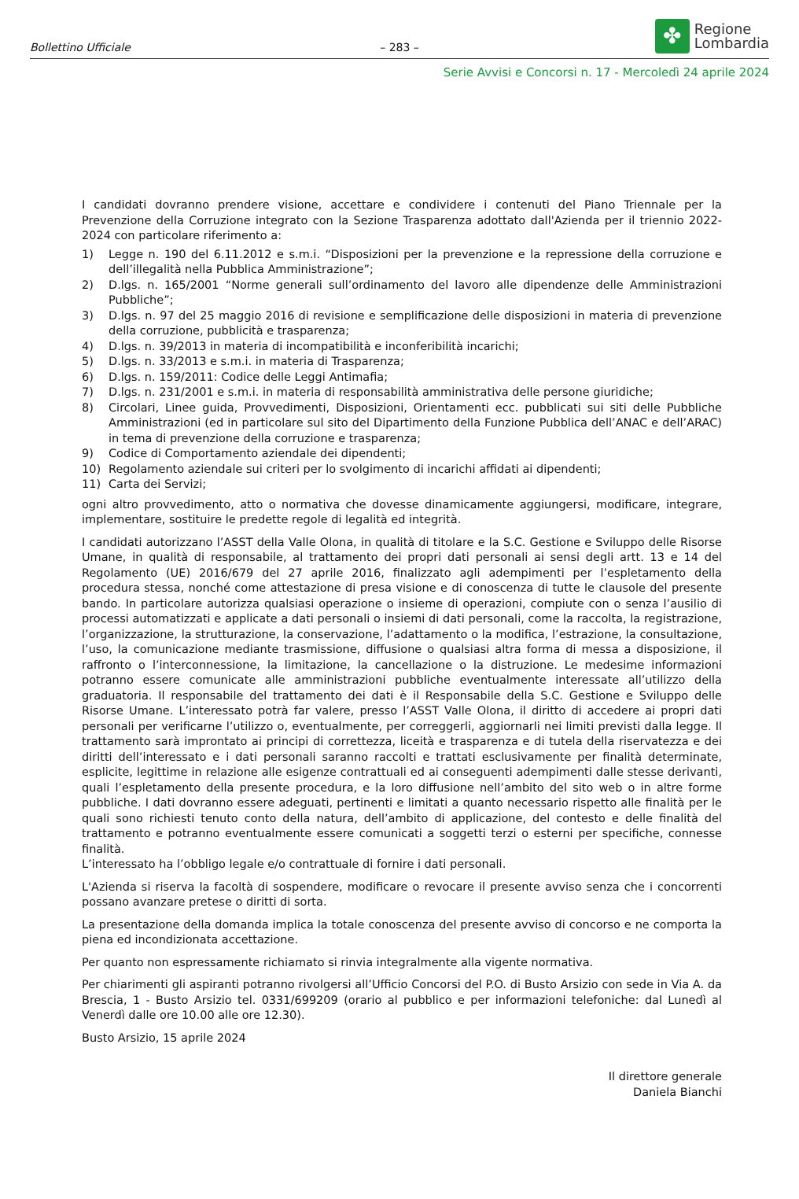Bollettino Ufficiale
– 283 –
✤
Regione
Lombardia
Serie Avvisi e Concorsi n. 17 - Mercoledì 24 aprile 2024
I candidati dovranno prendere visione, accettare e condividere i contenuti del Piano Triennale per la Prevenzione della Corruzione integrato con la Sezione Trasparenza adottato dall'Azienda per il triennio 2022-2024 con particolare riferimento a:
1) Legge n. 190 del 6.11.2012 e s.m.i. “Disposizioni per la prevenzione e la repressione della corruzione e dell’illegalità nella Pubblica Amministrazione”;
2) D.lgs. n. 165/2001 “Norme generali sull’ordinamento del lavoro alle dipendenze delle Amministrazioni Pubbliche”;
3) D.lgs. n. 97 del 25 maggio 2016 di revisione e semplificazione delle disposizioni in materia di prevenzione della corruzione, pubblicità e trasparenza;
4) D.lgs. n. 39/2013 in materia di incompatibilità e inconferibilità incarichi;
5) D.lgs. n. 33/2013 e s.m.i. in materia di Trasparenza;
6) D.lgs. n. 159/2011: Codice delle Leggi Antimafia;
7) D.lgs. n. 231/2001 e s.m.i. in materia di responsabilità amministrativa delle persone giuridiche;
8) Circolari, Linee guida, Provvedimenti, Disposizioni, Orientamenti ecc. pubblicati sui siti delle Pubbliche Amministrazioni (ed in particolare sul sito del Dipartimento della Funzione Pubblica dell’ANAC e dell’ARAC) in tema di prevenzione della corruzione e trasparenza;
9) Codice di Comportamento aziendale dei dipendenti;
10) Regolamento aziendale sui criteri per lo svolgimento di incarichi affidati ai dipendenti;
11) Carta dei Servizi;
ogni altro provvedimento, atto o normativa che dovesse dinamicamente aggiungersi, modificare, integrare, implementare, sostituire le predette regole di legalità ed integrità.
I candidati autorizzano l’ASST della Valle Olona, in qualità di titolare e la S.C. Gestione e Sviluppo delle Risorse Umane, in qualità di responsabile, al trattamento dei propri dati personali ai sensi degli artt. 13 e 14 del Regolamento (UE) 2016/679 del 27 aprile 2016, finalizzato agli adempimenti per l’espletamento della procedura stessa, nonché come attestazione di presa visione e di conoscenza di tutte le clausole del presente bando. In particolare autorizza qualsiasi operazione o insieme di operazioni, compiute con o senza l’ausilio di processi automatizzati e applicate a dati personali o insiemi di dati personali, come la raccolta, la registrazione, l’organizzazione, la strutturazione, la conservazione, l’adattamento o la modifica, l’estrazione, la consultazione, l’uso, la comunicazione mediante trasmissione, diffusione o qualsiasi altra forma di messa a disposizione, il raffronto o l’interconnessione, la limitazione, la cancellazione o la distruzione. Le medesime informazioni potranno essere comunicate alle amministrazioni pubbliche eventualmente interessate all’utilizzo della graduatoria. Il responsabile del trattamento dei dati è il Responsabile della S.C. Gestione e Sviluppo delle Risorse Umane. L’interessato potrà far valere, presso l’ASST Valle Olona, il diritto di accedere ai propri dati personali per verificarne l’utilizzo o, eventualmente, per correggerli, aggiornarli nei limiti previsti dalla legge. Il trattamento sarà improntato ai principi di correttezza, liceità e trasparenza e di tutela della riservatezza e dei diritti dell’interessato e i dati personali saranno raccolti e trattati esclusivamente per finalità determinate, esplicite, legittime in relazione alle esigenze contrattuali ed ai conseguenti adempimenti dalle stesse derivanti, quali l’espletamento della presente procedura, e la loro diffusione nell’ambito del sito web o in altre forme pubbliche. I dati dovranno essere adeguati, pertinenti e limitati a quanto necessario rispetto alle finalità per le quali sono richiesti tenuto conto della natura, dell’ambito di applicazione, del contesto e delle finalità del trattamento e potranno eventualmente essere comunicati a soggetti terzi o esterni per specifiche, connesse finalità.
L’interessato ha l’obbligo legale e/o contrattuale di fornire i dati personali.
L'Azienda si riserva la facoltà di sospendere, modificare o revocare il presente avviso senza che i concorrenti possano avanzare pretese o diritti di sorta.
La presentazione della domanda implica la totale conoscenza del presente avviso di concorso e ne comporta la piena ed incondizionata accettazione.
Per quanto non espressamente richiamato si rinvia integralmente alla vigente normativa.
Per chiarimenti gli aspiranti potranno rivolgersi all’Ufficio Concorsi del P.O. di Busto Arsizio con sede in Via A. da Brescia, 1 - Busto Arsizio tel. 0331/699209 (orario al pubblico e per informazioni telefoniche: dal Lunedì al Venerdì dalle ore 10.00 alle ore 12.30).
Busto Arsizio, 15 aprile 2024
Il direttore generale
Daniela Bianchi